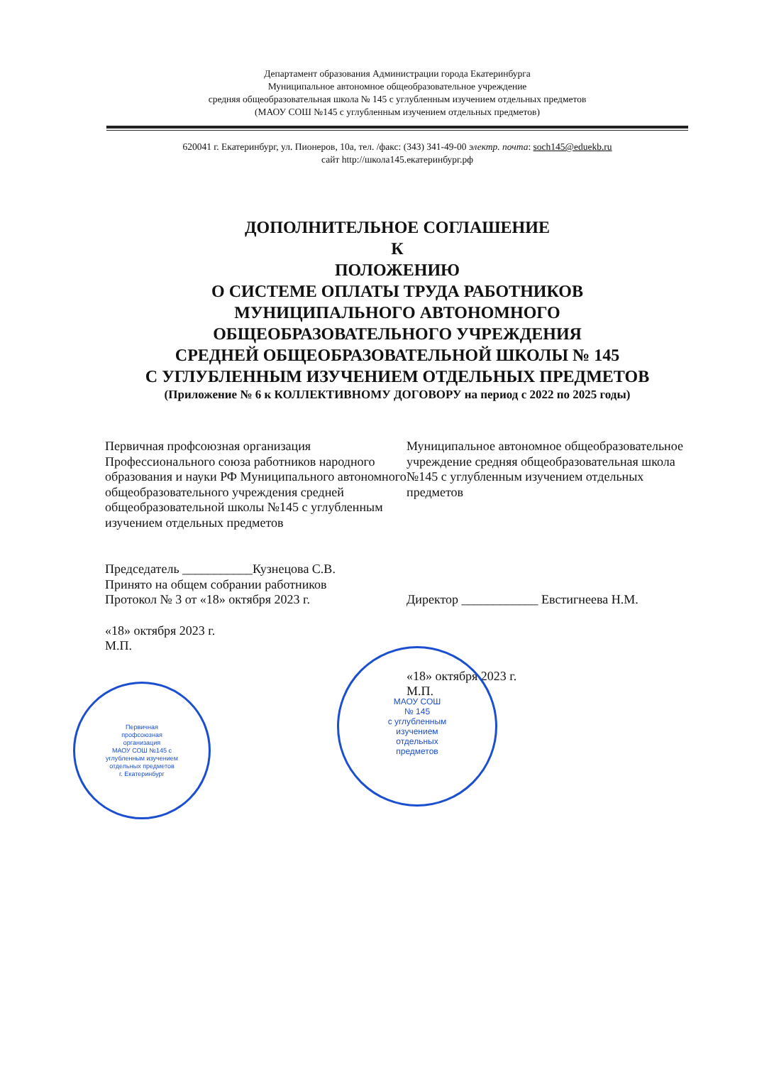Департамент образования Администрации города Екатеринбурга
Муниципальное автономное общеобразовательное учреждение
средняя общеобразовательная школа № 145 с углубленным изучением отдельных предметов
(МАОУ СОШ №145 с углубленным изучением отдельных предметов)
620041 г. Екатеринбург, ул. Пионеров, 10а, тел. /факс: (343) 341-49-00 электр. почта: soch145@eduekb.ru
сайт http://школа145.екатеринбург.рф
ДОПОЛНИТЕЛЬНОЕ СОГЛАШЕНИЕ
К
ПОЛОЖЕНИЮ
О СИСТЕМЕ ОПЛАТЫ ТРУДА РАБОТНИКОВ
МУНИЦИПАЛЬНОГО АВТОНОМНОГО
ОБЩЕОБРАЗОВАТЕЛЬНОГО УЧРЕЖДЕНИЯ
СРЕДНЕЙ ОБЩЕОБРАЗОВАТЕЛЬНОЙ ШКОЛЫ № 145
С УГЛУБЛЕННЫМ ИЗУЧЕНИЕМ ОТДЕЛЬНЫХ ПРЕДМЕТОВ
(Приложение № 6 к КОЛЛЕКТИВНОМУ ДОГОВОРУ на период с 2022 по 2025 годы)
Первичная профсоюзная организация Профессионального союза работников народного образования и науки РФ Муниципального автономного общеобразовательного учреждения средней общеобразовательной школы №145 с углубленным изучением отдельных предметов
Председатель ___________Кузнецова С.В.
Принято на общем собрании работников
Протокол № 3 от «18» октября 2023 г.
«18» октября 2023 г.
М.П.
Муниципальное автономное общеобразовательное учреждение средняя общеобразовательная школа №145 с углубленным изучением отдельных предметов
Директор ____________ Евстигнеева Н.М.
«18» октября 2023 г.
М.П.
Первичная
профсоюзная
организация
МАОУ СОШ №145 с
углубленным изучением
отдельных предметов
г. Екатеринбург
МАОУ СОШ
№ 145
с углубленным
изучением
отдельных
предметов